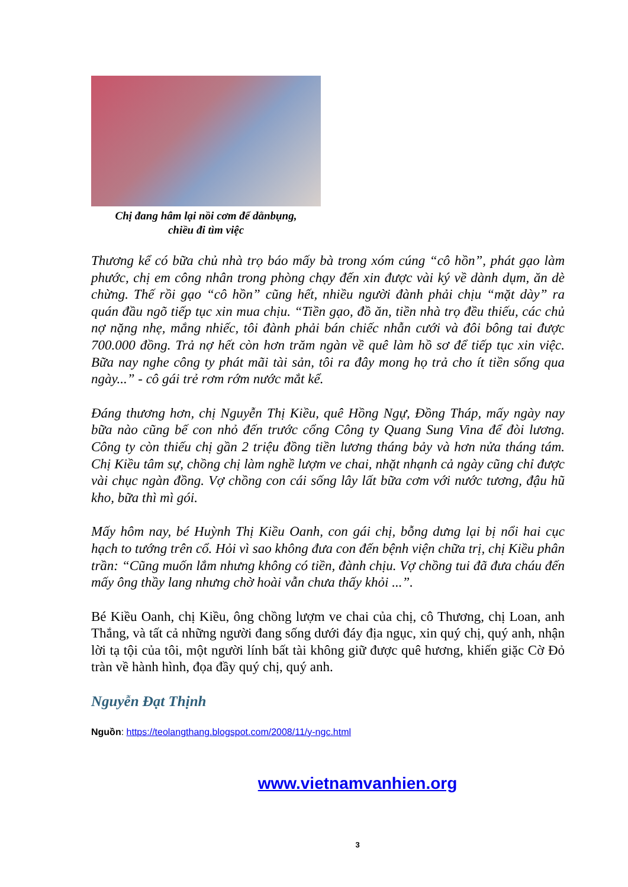Chị đang hâm lại nồi cơm để dằnbụng,
chiều đi tìm việc
Thương kể có bữa chủ nhà trọ báo mấy bà trong xóm cúng “cô hồn”, phát gạo làm phước, chị em công nhân trong phòng chạy đến xin được vài ký về dành dụm, ăn dè chừng. Thế rồi gạo “cô hồn” cũng hết, nhiều người đành phải chịu “mặt dày” ra quán đầu ngõ tiếp tục xin mua chịu. “Tiền gạo, đồ ăn, tiền nhà trọ đều thiếu, các chủ nợ nặng nhẹ, mắng nhiếc, tôi đành phải bán chiếc nhẫn cưới và đôi bông tai được 700.000 đồng. Trả nợ hết còn hơn trăm ngàn về quê làm hồ sơ để tiếp tục xin việc. Bữa nay nghe công ty phát mãi tài sản, tôi ra đây mong họ trả cho ít tiền sống qua ngày...” - cô gái trẻ rơm rớm nước mắt kể.
Đáng thương hơn, chị Nguyễn Thị Kiều, quê Hồng Ngự, Đồng Tháp, mấy ngày nay bữa nào cũng bế con nhỏ đến trước cổng Công ty Quang Sung Vina để đòi lương. Công ty còn thiếu chị gần 2 triệu đồng tiền lương tháng bảy và hơn nửa tháng tám. Chị Kiều tâm sự, chồng chị làm nghề lượm ve chai, nhặt nhạnh cả ngày cũng chỉ được vài chục ngàn đồng. Vợ chồng con cái sống lây lất bữa cơm với nước tương, đậu hũ kho, bữa thì mì gói.
Mấy hôm nay, bé Huỳnh Thị Kiều Oanh, con gái chị, bỗng dưng lại bị nổi hai cục hạch to tướng trên cổ. Hỏi vì sao không đưa con đến bệnh viện chữa trị, chị Kiều phân trần: “Cũng muốn lắm nhưng không có tiền, đành chịu. Vợ chồng tui đã đưa cháu đến mấy ông thầy lang nhưng chờ hoài vẫn chưa thấy khỏi ...”.
Bé Kiều Oanh, chị Kiều, ông chồng lượm ve chai của chị, cô Thương, chị Loan, anh Thắng, và tất cả những người đang sống dưới đáy địa ngục, xin quý chị, quý anh, nhận lời tạ tội của tôi, một người lính bất tài không giữ được quê hương, khiến giặc Cờ Đỏ tràn về hành hình, đọa đầy quý chị, quý anh.
Nguyễn Đạt Thịnh
Nguồn: https://teolangthang.blogspot.com/2008/11/y-ngc.html
www.vietnamvanhien.org
3